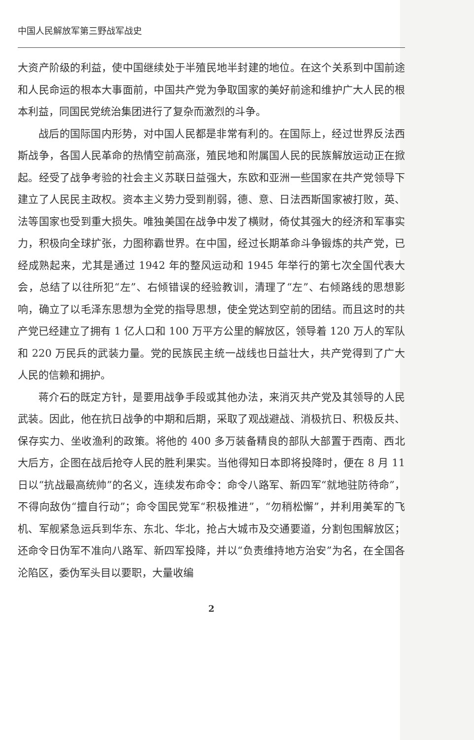中国人民解放军第三野战军战史
大资产阶级的利益，使中国继续处于半殖民地半封建的地位。在这个关系到中国前途和人民命运的根本大事面前，中国共产党为争取国家的美好前途和维护广大人民的根本利益，同国民党统治集团进行了复杂而激烈的斗争。
战后的国际国内形势，对中国人民都是非常有利的。在国际上，经过世界反法西斯战争，各国人民革命的热情空前高涨，殖民地和附属国人民的民族解放运动正在掀起。经受了战争考验的社会主义苏联日益强大，东欧和亚洲一些国家在共产党领导下建立了人民民主政权。资本主义势力受到削弱，德、意、日法西斯国家被打败，英、法等国家也受到重大损失。唯独美国在战争中发了横财，倚仗其强大的经济和军事实力，积极向全球扩张，力图称霸世界。在中国，经过长期革命斗争锻炼的共产党，已经成熟起来，尤其是通过 1942 年的整风运动和 1945 年举行的第七次全国代表大会，总结了以往所犯“左”、右倾错误的经验教训，清理了“左”、右倾路线的思想影响，确立了以毛泽东思想为全党的指导思想，使全党达到空前的团结。而且这时的共产党已经建立了拥有 1 亿人口和 100 万平方公里的解放区，领导着 120 万人的军队和 220 万民兵的武装力量。党的民族民主统一战线也日益壮大，共产党得到了广大人民的信赖和拥护。
蒋介石的既定方针，是要用战争手段或其他办法，来消灭共产党及其领导的人民武装。因此，他在抗日战争的中期和后期，采取了观战避战、消极抗日、积极反共、保存实力、坐收渔利的政策。将他的 400 多万装备精良的部队大部置于西南、西北大后方，企图在战后抢夺人民的胜利果实。当他得知日本即将投降时，便在 8 月 11 日以“抗战最高统帅”的名义，连续发布命令：命令八路军、新四军“就地驻防待命”，不得向敌伪“擅自行动”；命令国民党军“积极推进”，“勿稍松懈”，并利用美军的飞机、军舰紧急运兵到华东、东北、华北，抢占大城市及交通要道，分割包围解放区；还命令日伪军不准向八路军、新四军投降，并以“负责维持地方治安”为名，在全国各沦陷区，委伪军头目以要职，大量收编
2